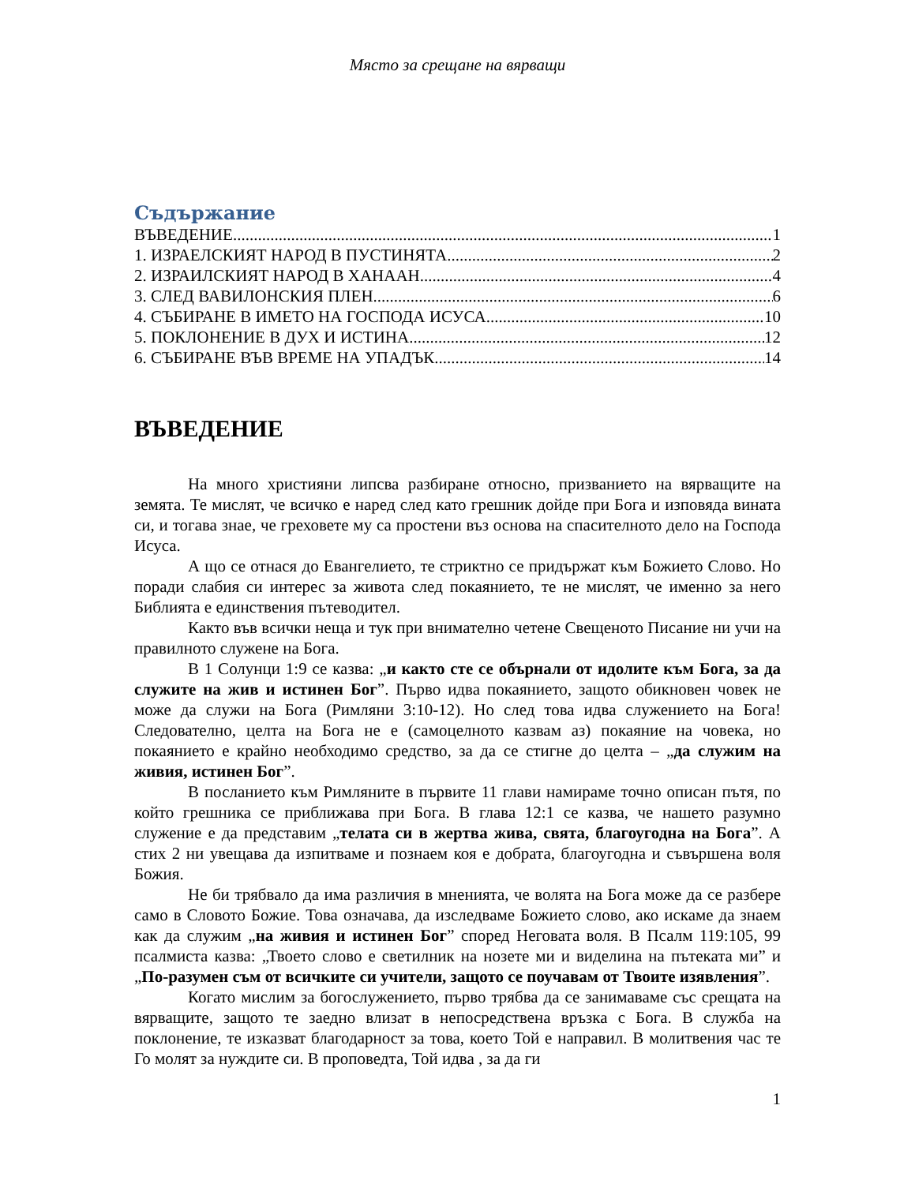Място за срещане на вярващи
Съдържание
ВЪВЕДЕНИЕ 1
1. ИЗРАЕЛСКИЯТ НАРОД В ПУСТИНЯТА 2
2. ИЗРАИЛСКИЯТ НАРОД В ХАНААН 4
3. СЛЕД ВАВИЛОНСКИЯ ПЛЕН 6
4. СЪБИРАНЕ В ИМЕТО НА ГОСПОДА ИСУСА 10
5. ПОКЛОНЕНИЕ В ДУХ И ИСТИНА 12
6. СЪБИРАНЕ ВЪВ ВРЕМЕ НА УПАДЪК 14
ВЪВЕДЕНИЕ
На много християни липсва разбиране относно, призванието на вярващите на земята. Те мислят, че всичко е наред след като грешник дойде при Бога и изповяда вината си, и тогава знае, че греховете му са простени въз основа на спасителното дело на Господа Исуса.
А що се отнася до Евангелието, те стриктно се придържат към Божието Слово. Но поради слабия си интерес за живота след покаянието, те не мислят, че именно за него Библията е единствения пътеводител.
Както във всички неща и тук при внимателно четене Свещеното Писание ни учи на правилното служене на Бога.
В 1 Солунци 1:9 се казва: „и както сте се обърнали от идолите към Бога, за да служите на жив и истинен Бог”. Първо идва покаянието, защото обикновен човек не може да служи на Бога (Римляни 3:10-12). Но след това идва служението на Бога! Следователно, целта на Бога не е (самоцелното казвам аз) покаяние на човека, но покаянието е крайно необходимо средство, за да се стигне до целта – „да служим на живия, истинен Бог”.
В посланието към Римляните в първите 11 глави намираме точно описан пътя, по който грешника се приближава при Бога. В глава 12:1 се казва, че нашето разумно служение е да представим „телата си в жертва жива, свята, благоугодна на Бога”. А стих 2 ни увещава да изпитваме и познаем коя е добрата, благоугодна и съвършена воля Божия.
Не би трябвало да има различия в мненията, че волята на Бога може да се разбере само в Словото Божие. Това означава, да изследваме Божието слово, ако искаме да знаем как да служим „на живия и истинен Бог” според Неговата воля. В Псалм 119:105, 99 псалмиста казва: „Твоето слово е светилник на нозете ми и виделина на пътеката ми” и „По-разумен съм от всичките си учители, защото се поучавам от Твоите изявления”.
Когато мислим за богослужението, първо трябва да се занимаваме със срещата на вярващите, защото те заедно влизат в непосредствена връзка с Бога. В служба на поклонение, те изказват благодарност за това, което Той е направил. В молитвения час те Го молят за нуждите си. В проповедта, Той идва , за да ги
1